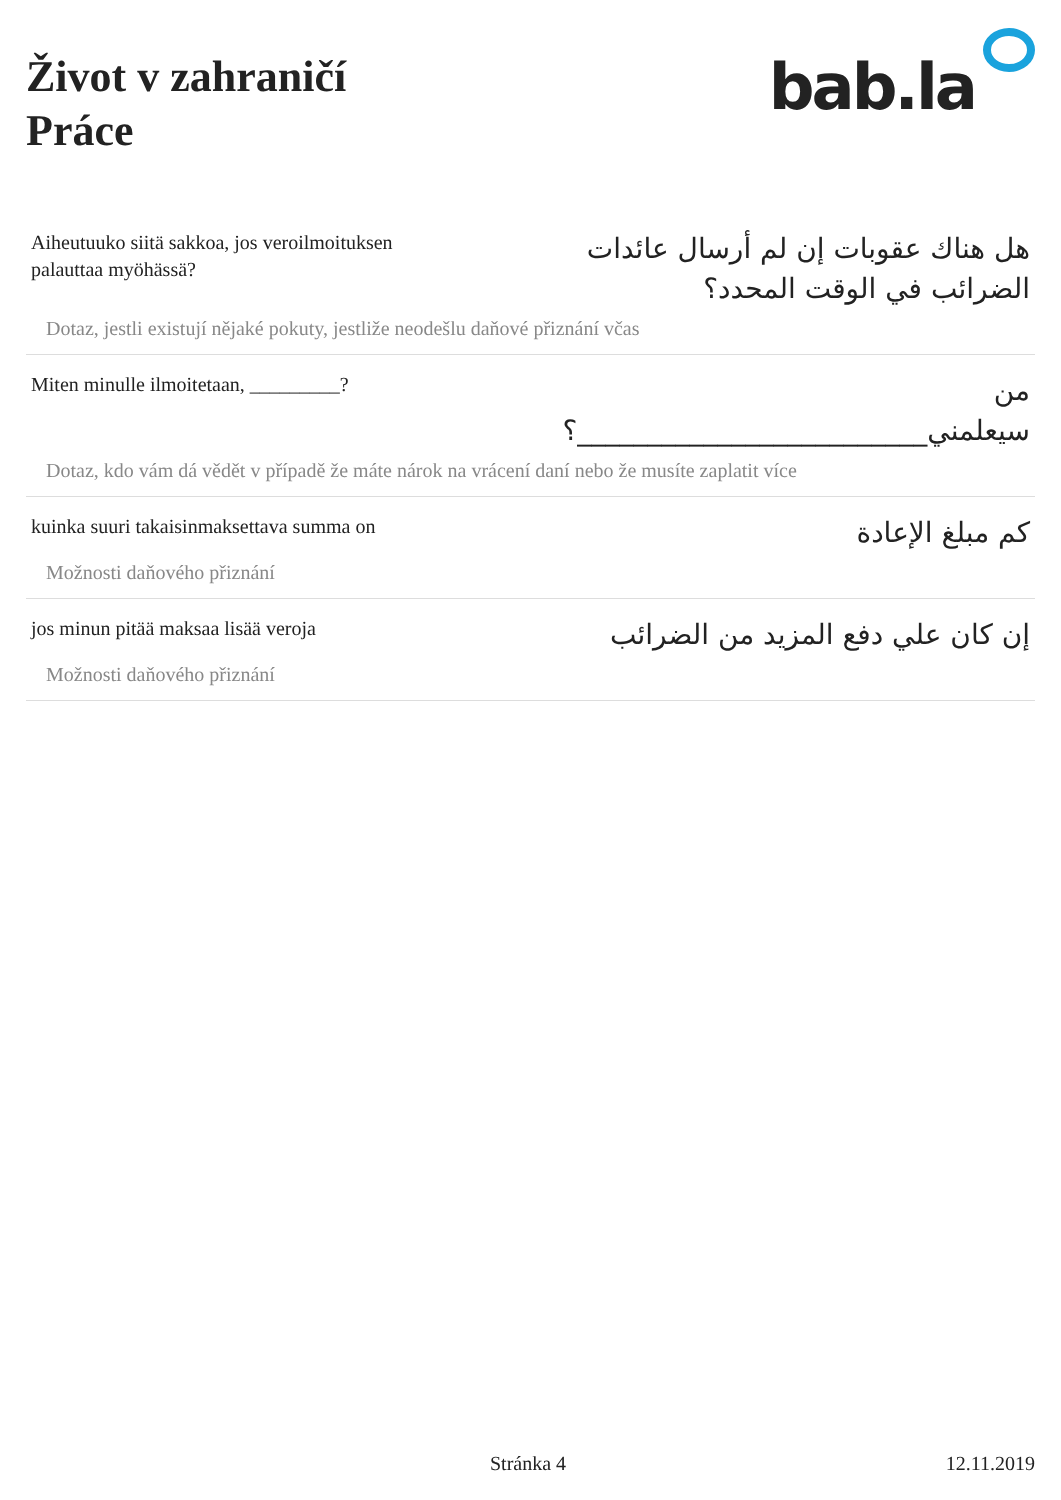Život v zahraničí
Práce
bab.la
Aiheutuuko siitä sakkoa, jos veroilmoituksen palauttaa myöhässä?
هل هناك عقوبات إن لم أرسال عائدات الضرائب في الوقت المحدد؟
Dotaz, jestli existují nějaké pokuty, jestliže neodešlu daňové přiznání včas
Miten minulle ilmoitetaan, _________?
من سيعلمني_________________________؟
Dotaz, kdo vám dá vědět v případě že máte nárok na vrácení daní nebo že musíte zaplatit více
kuinka suuri takaisinmaksettava summa on
كم مبلغ الإعادة
Možnosti daňového přiznání
jos minun pitää maksaa lisää veroja
إن كان علي دفع المزيد من الضرائب
Možnosti daňového přiznání
Stránka 4 12.11.2019